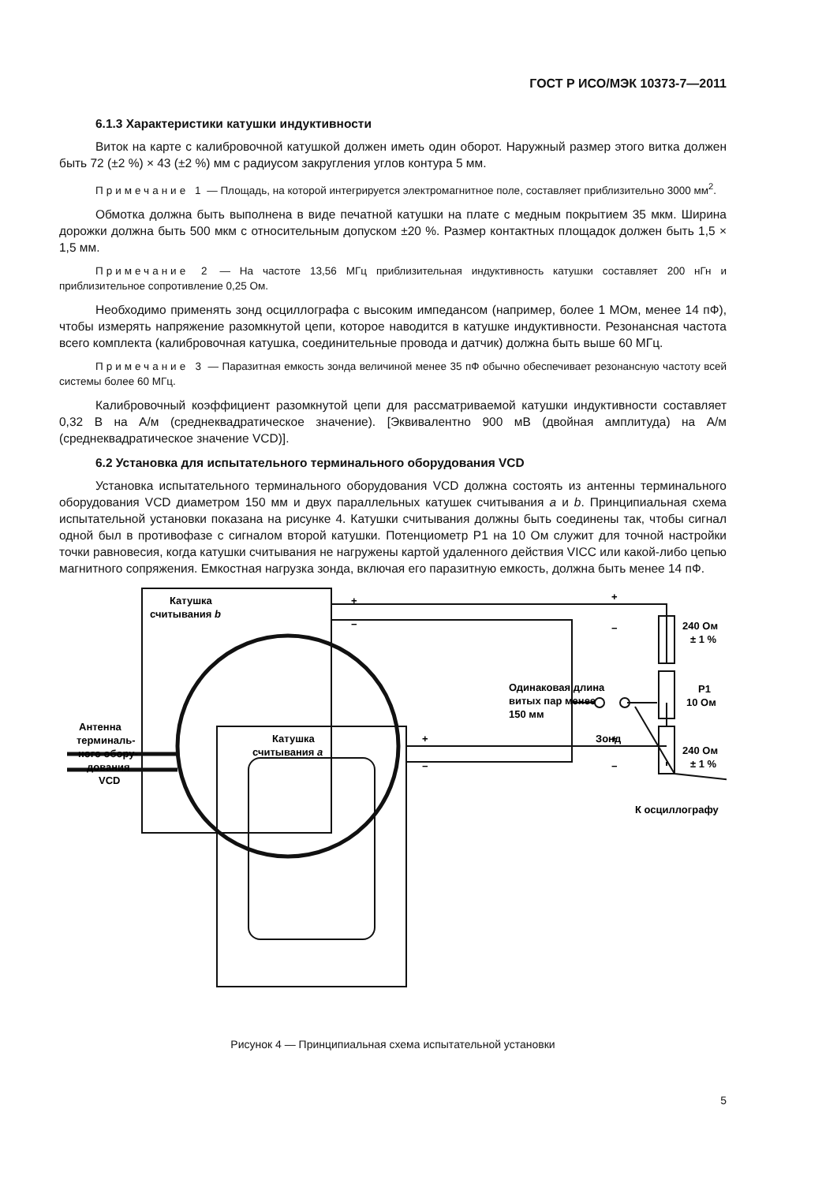ГОСТ Р ИСО/МЭК 10373-7—2011
6.1.3 Характеристики катушки индуктивности
Виток на карте с калибровочной катушкой должен иметь один оборот. Наружный размер этого витка должен быть 72 (±2 %) × 43 (±2 %) мм с радиусом закругления углов контура 5 мм.
Примечание 1 — Площадь, на которой интегрируется электромагнитное поле, составляет приблизительно 3000 мм<sup>2</sup>.
Обмотка должна быть выполнена в виде печатной катушки на плате с медным покрытием 35 мкм. Ширина дорожки должна быть 500 мкм с относительным допуском ±20 %. Размер контактных площадок должен быть 1,5 × 1,5 мм.
Примечание 2 — На частоте 13,56 МГц приблизительная индуктивность катушки составляет 200 нГн и приблизительное сопротивление 0,25 Ом.
Необходимо применять зонд осциллографа с высоким импедансом (например, более 1 МОм, менее 14 пФ), чтобы измерять напряжение разомкнутой цепи, которое наводится в катушке индуктивности. Резонансная частота всего комплекта (калибровочная катушка, соединительные провода и датчик) должна быть выше 60 МГц.
Примечание 3 — Паразитная емкость зонда величиной менее 35 пФ обычно обеспечивает резонансную частоту всей системы более 60 МГц.
Калибровочный коэффициент разомкнутой цепи для рассматриваемой катушки индуктивности составляет 0,32 В на А/м (среднеквадратическое значение). [Эквивалентно 900 мВ (двойная амплитуда) на А/м (среднеквадратическое значение VCD)].
6.2 Установка для испытательного терминального оборудования VCD
Установка испытательного терминального оборудования VCD должна состоять из антенны терминального оборудования VCD диаметром 150 мм и двух параллельных катушек считывания a и b. Принципиальная схема испытательной установки показана на рисунке 4. Катушки считывания должны быть соединены так, чтобы сигнал одной был в противофазе с сигналом второй катушки. Потенциометр Р1 на 10 Ом служит для точной настройки точки равновесия, когда катушки считывания не нагружены картой удаленного действия VICC или какой-либо цепью магнитного сопряжения. Емкостная нагрузка зонда, включая его паразитную емкость, должна быть менее 14 пФ.
Катушка
считывания b
Антенна
терминаль-
ного обору-
дования
VCD
Катушка
считывания a
Одинаковая длина
витых пар менее
150 мм
240 Ом
± 1 %
Р1
10 Ом
240 Ом
± 1 %
Зонд
К осциллографу
+
−
+
−
+
−
+
−
Рисунок 4 — Принципиальная схема испытательной установки
5